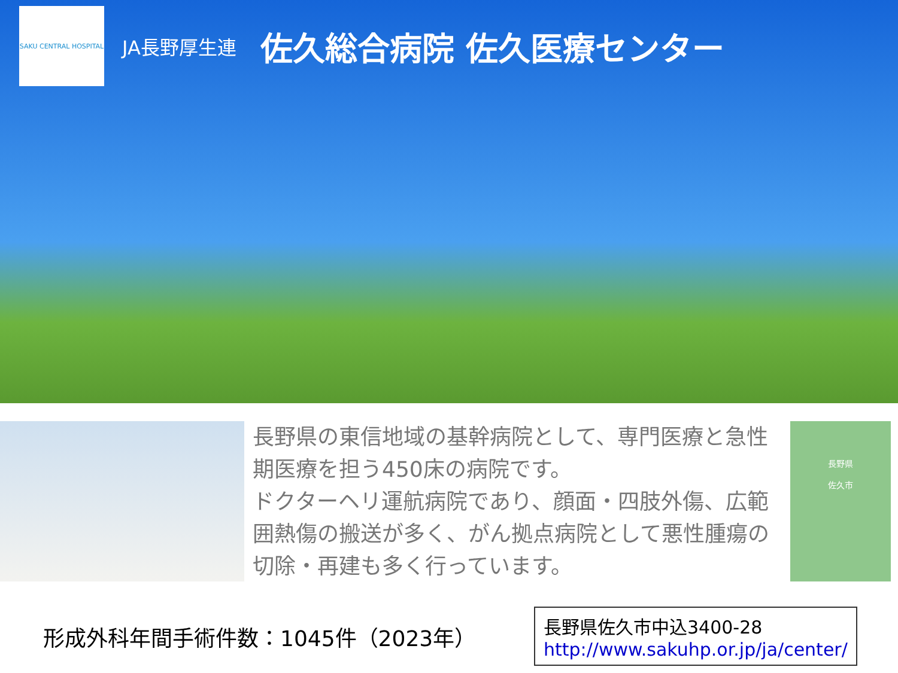SAKU CENTRAL HOSPITAL
JA長野厚生連 佐久総合病院 佐久医療センター
長野県の東信地域の基幹病院として、専門医療と急性期医療を担う450床の病院です。
ドクターヘリ運航病院であり、顔面・四肢外傷、広範囲熱傷の搬送が多く、がん拠点病院として悪性腫瘍の切除・再建も多く行っています。
長野県
佐久市
形成外科年間手術件数：1045件（2023年）
長野県佐久市中込3400-28
http://www.sakuhp.or.jp/ja/center/